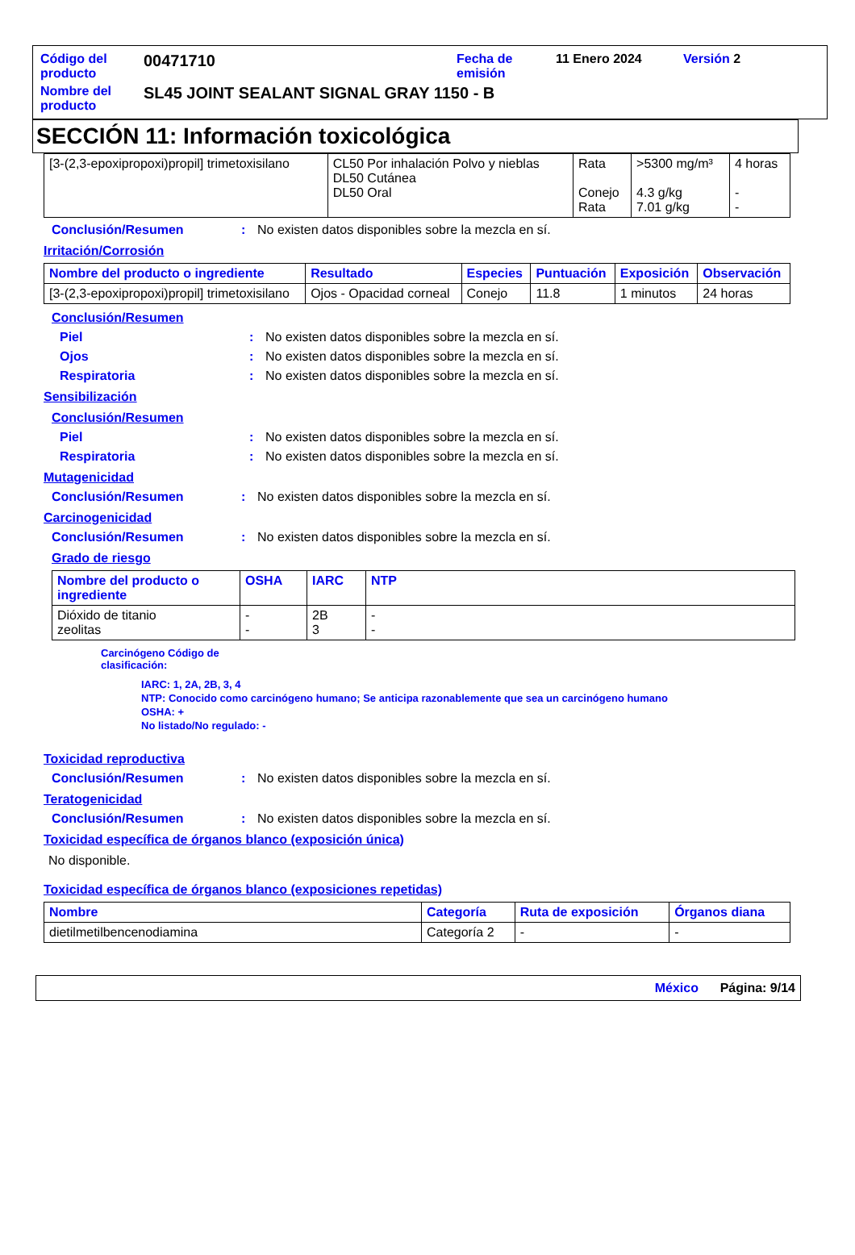| Código del producto | 00471710 | Fecha de emisión | 11 Enero 2024 | Versión 2 |
| Nombre del producto | SL45 JOINT SEALANT SIGNAL GRAY 1150 - B | | | |
SECCIÓN 11: Información toxicológica
| [3-(2,3-epoxipropoxi)propil] trimetoxisilano | CL50 Por inhalación Polvo y nieblas DL50 Cutánea DL50 Oral | Rata Conejo Rata | >5300 mg/m³ 4.3 g/kg 7.01 g/kg | 4 horas - - |
Conclusión/Resumen: No existen datos disponibles sobre la mezcla en sí.
Irritación/Corrosión
| Nombre del producto o ingrediente | Resultado | Especies | Puntuación | Exposición | Observación |
| --- | --- | --- | --- | --- | --- |
| [3-(2,3-epoxipropoxi)propil] trimetoxisilano | Ojos - Opacidad corneal | Conejo | 11.8 | 1 minutos | 24 horas |
Conclusión/Resumen
Piel: No existen datos disponibles sobre la mezcla en sí.
Ojos: No existen datos disponibles sobre la mezcla en sí.
Respiratoria: No existen datos disponibles sobre la mezcla en sí.
Sensibilización
Conclusión/Resumen
Piel: No existen datos disponibles sobre la mezcla en sí.
Respiratoria: No existen datos disponibles sobre la mezcla en sí.
Mutagenicidad
Conclusión/Resumen: No existen datos disponibles sobre la mezcla en sí.
Carcinogenicidad
Conclusión/Resumen: No existen datos disponibles sobre la mezcla en sí.
Grado de riesgo
| Nombre del producto o ingrediente | OSHA | IARC | NTP |
| --- | --- | --- | --- |
| Dióxido de titanio zeolitas | - - | 2B 3 | - - |
Carcinógeno Código de clasificación:
IARC: 1, 2A, 2B, 3, 4
NTP: Conocido como carcinógeno humano; Se anticipa razonablemente que sea un carcinógeno humano
OSHA: +
No listado/No regulado: -
Toxicidad reproductiva
Conclusión/Resumen: No existen datos disponibles sobre la mezcla en sí.
Teratogenicidad
Conclusión/Resumen: No existen datos disponibles sobre la mezcla en sí.
Toxicidad específica de órganos blanco (exposición única)
No disponible.
Toxicidad específica de órganos blanco (exposiciones repetidas)
| Nombre | Categoría | Ruta de exposición | Órganos diana |
| --- | --- | --- | --- |
| dietilmetilbencenodiamina | Categoría 2 | - | - |
México Página: 9/14